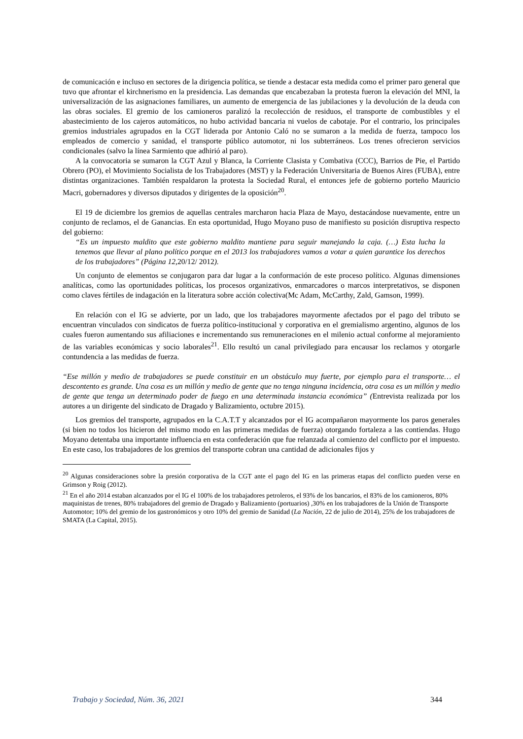de comunicación e incluso en sectores de la dirigencia política, se tiende a destacar esta medida como el primer paro general que tuvo que afrontar el kirchnerismo en la presidencia. Las demandas que encabezaban la protesta fueron la elevación del MNI, la universalización de las asignaciones familiares, un aumento de emergencia de las jubilaciones y la devolución de la deuda con las obras sociales. El gremio de los camioneros paralizó la recolección de residuos, el transporte de combustibles y el abastecimiento de los cajeros automáticos, no hubo actividad bancaria ni vuelos de cabotaje. Por el contrario, los principales gremios industriales agrupados en la CGT liderada por Antonio Caló no se sumaron a la medida de fuerza, tampoco los empleados de comercio y sanidad, el transporte público automotor, ni los subterráneos. Los trenes ofrecieron servicios condicionales (salvo la línea Sarmiento que adhirió al paro).
A la convocatoria se sumaron la CGT Azul y Blanca, la Corriente Clasista y Combativa (CCC), Barrios de Pie, el Partido Obrero (PO), el Movimiento Socialista de los Trabajadores (MST) y la Federación Universitaria de Buenos Aires (FUBA), entre distintas organizaciones. También respaldaron la protesta la Sociedad Rural, el entonces jefe de gobierno porteño Mauricio Macri, gobernadores y diversos diputados y dirigentes de la oposición<sup>20</sup>.
El 19 de diciembre los gremios de aquellas centrales marcharon hacia Plaza de Mayo, destacándose nuevamente, entre un conjunto de reclamos, el de Ganancias. En esta oportunidad, Hugo Moyano puso de manifiesto su posición disruptiva respecto del gobierno:
“Es un impuesto maldito que este gobierno maldito mantiene para seguir manejando la caja. (…) Esta lucha la tenemos que llevar al plano político porque en el 2013 los trabajadores vamos a votar a quien garantice los derechos de los trabajadores” (Página 12,20/12/ 2012).
Un conjunto de elementos se conjugaron para dar lugar a la conformación de este proceso político. Algunas dimensiones analíticas, como las oportunidades políticas, los procesos organizativos, enmarcadores o marcos interpretativos, se disponen como claves fértiles de indagación en la literatura sobre acción colectiva(Mc Adam, McCarthy, Zald, Gamson, 1999).
En relación con el IG se advierte, por un lado, que los trabajadores mayormente afectados por el pago del tributo se encuentran vinculados con sindicatos de fuerza político-institucional y corporativa en el gremialismo argentino, algunos de los cuales fueron aumentando sus afiliaciones e incrementando sus remuneraciones en el milenio actual conforme al mejoramiento de las variables económicas y socio laborales<sup>21</sup>. Ello resultó un canal privilegiado para encausar los reclamos y otorgarle contundencia a las medidas de fuerza.
“Ese millón y medio de trabajadores se puede constituir en un obstáculo muy fuerte, por ejemplo para el transporte… el descontento es grande. Una cosa es un millón y medio de gente que no tenga ninguna incidencia, otra cosa es un millón y medio de gente que tenga un determinado poder de fuego en una determinada instancia económica” (Entrevista realizada por los autores a un dirigente del sindicato de Dragado y Balizamiento, octubre 2015).
Los gremios del transporte, agrupados en la C.A.T.T y alcanzados por el IG acompañaron mayormente los paros generales (si bien no todos los hicieron del mismo modo en las primeras medidas de fuerza) otorgando fortaleza a las contiendas. Hugo Moyano detentaba una importante influencia en esta confederación que fue relanzada al comienzo del conflicto por el impuesto. En este caso, los trabajadores de los gremios del transporte cobran una cantidad de adicionales fijos y
<sup>20</sup> Algunas consideraciones sobre la presión corporativa de la CGT ante el pago del IG en las primeras etapas del conflicto pueden verse en Grimson y Roig (2012).
<sup>21</sup> En el año 2014 estaban alcanzados por el IG el 100% de los trabajadores petroleros, el 93% de los bancarios, el 83% de los camioneros, 80% maquinistas de trenes, 80% trabajadores del gremio de Dragado y Balizamiento (portuarios) ,30% en los trabajadores de la Unión de Transporte Automotor; 10% del gremio de los gastronómicos y otro 10% del gremio de Sanidad (La Nación, 22 de julio de 2014), 25% de los trabajadores de SMATA (La Capital, 2015).
Trabajo y Sociedad, Núm. 36, 2021 344